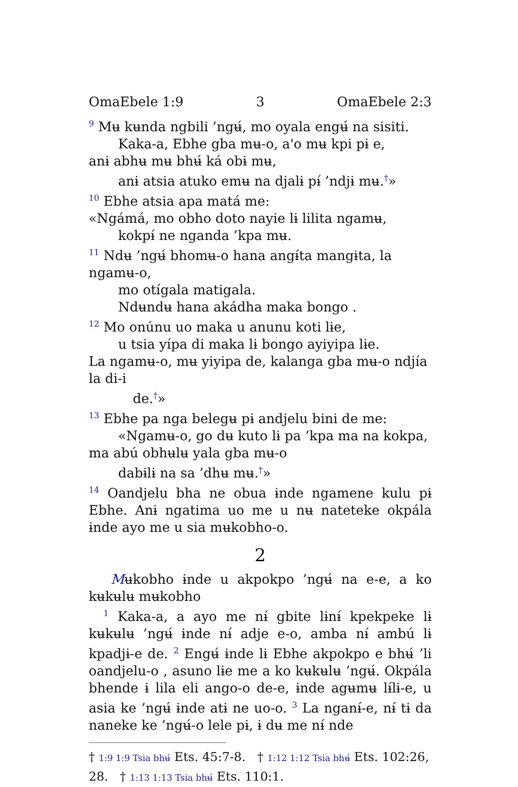OmaEbele 1:9 3 OmaEbele 2:3
<sup>9</sup> Mʉ kʉnda ngbili ’ngʉ́, mo oyala engʉ́ na sisiti.
Kaka-a, Ebhe gba mʉ-o, a'o mʉ kpi pɨ e,
anɨ abhʉ mʉ bhʉ́ ká obɨ mʉ,
anɨ atsia atuko emʉ na djalɨ pɨ́ ’ndjɨ mʉ.<sup>†</sup>»
<sup>10</sup> Ebhe atsia apa matá me:
«Ngámá, mo obho doto nayie lɨ lilita ngamʉ,
kokpɨ́ ne nganda ’kpa mʉ.
<sup>11</sup> Ndʉ ’ngʉ́ bhomʉ-o hana angɨ́ta mangɨta, la ngamʉ-o,
mo otígala matigala.
Ndʉndʉ hana akádha maka bongo .
<sup>12</sup> Mo onúnu uo maka u anunu koti lɨe,
u tsia yípa di maka lɨ bongo ayiyipa lɨe.
La ngamʉ-o, mʉ yiyipa de, kalanga gba mʉ-o ndjía la di-i
de.<sup>†</sup>»
<sup>13</sup> Ebhe pa nga belegʉ pɨ andjelu bini de me:
«Ngamʉ-o, go dʉ kuto lɨ pa ’kpa ma na kokpa,
ma abú obhʉlʉ yala gba mʉ-o
dabɨlɨ na sa ’dhʉ mʉ.<sup>†</sup>»
<sup>14</sup> Oandjelu bha ne obua ɨnde ngamene kulu pɨ Ebhe. Anɨ ngatima uo me u nʉ nateteke okpála ɨnde ayo me u sia mʉkobho-o.
2
Mʉkobho ɨnde u akpokpo ’ngʉ́ na e-e, a ko kʉkʉlʉ mʉkobho
<sup>1</sup> Kaka-a, a ayo me nɨ́ gbite lɨnɨ́ kpekpeke lɨ kʉkʉlʉ ’ngʉ́ ɨnde nɨ́ adje e-o, amba nɨ́ ambú lɨ kpadjɨ-e de. <sup>2</sup> Engʉ́ ɨnde lɨ Ebhe akpokpo e bhʉ́ ’li oandjelu-o , asuno lɨe me a ko kʉkʉlʉ ’ngʉ́. Okpála bhende ɨ lila eli ango-o de-e, ɨnde agʉmʉ lɨ́lɨ-e, u asia ke ’ngʉ́ ɨnde atɨ ne uo-o. <sup>3</sup> La nganɨ́-e, nɨ́ tɨ da naneke ke ’ngʉ́-o lele pɨ, ɨ dʉ me nɨ́ nde
† 1:9 1:9 Tsia bhʉ́ Ets. 45:7-8. † 1:12 1:12 Tsia bhʉ́ Ets. 102:26, 28. † 1:13 1:13 Tsia bhʉ́ Ets. 110:1.